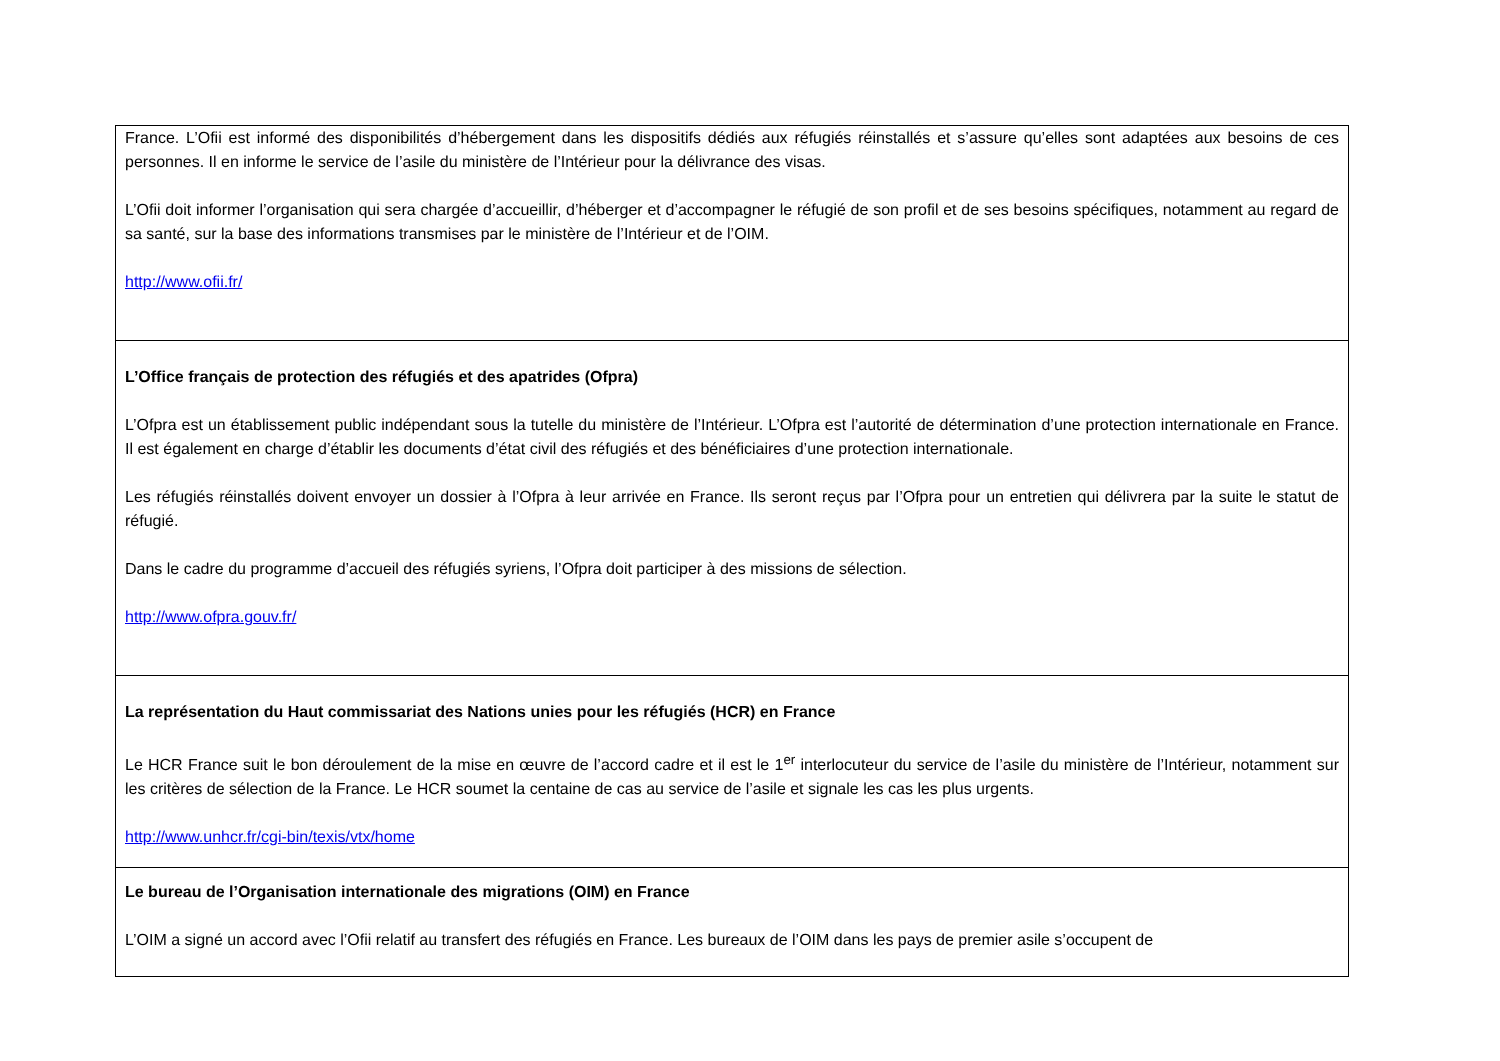| France. L’Ofii est informé des disponibilités d’hébergement dans les dispositifs dédiés aux réfugiés réinstallés et s’assure qu’elles sont adaptées aux besoins de ces personnes. Il en informe le service de l’asile du ministère de l’Intérieur pour la délivrance des visas. L’Ofii doit informer l’organisation qui sera chargée d’accueillir, d’héberger et d’accompagner le réfugié de son profil et de ses besoins spécifiques, notamment au regard de sa santé, sur la base des informations transmises par le ministère de l’Intérieur et de l’OIM. http://www.ofii.fr/ |
| L’Office français de protection des réfugiés et des apatrides (Ofpra) L’Ofpra est un établissement public indépendant sous la tutelle du ministère de l’Intérieur. L’Ofpra est l’autorité de détermination d’une protection internationale en France. Il est également en charge d’établir les documents d’état civil des réfugiés et des bénéficiaires d’une protection internationale. Les réfugiés réinstallés doivent envoyer un dossier à l’Ofpra à leur arrivée en France. Ils seront reçus par l’Ofpra pour un entretien qui délivrera par la suite le statut de réfugié. Dans le cadre du programme d’accueil des réfugiés syriens, l’Ofpra doit participer à des missions de sélection. http://www.ofpra.gouv.fr/ |
| La représentation du Haut commissariat des Nations unies pour les réfugiés (HCR) en France Le HCR France suit le bon déroulement de la mise en œuvre de l’accord cadre et il est le 1<sup>er</sup> interlocuteur du service de l’asile du ministère de l’Intérieur, notamment sur les critères de sélection de la France. Le HCR soumet la centaine de cas au service de l’asile et signale les cas les plus urgents. http://www.unhcr.fr/cgi-bin/texis/vtx/home |
| Le bureau de l’Organisation internationale des migrations (OIM) en France L’OIM a signé un accord avec l’Ofii relatif au transfert des réfugiés en France. Les bureaux de l’OIM dans les pays de premier asile s’occupent de |